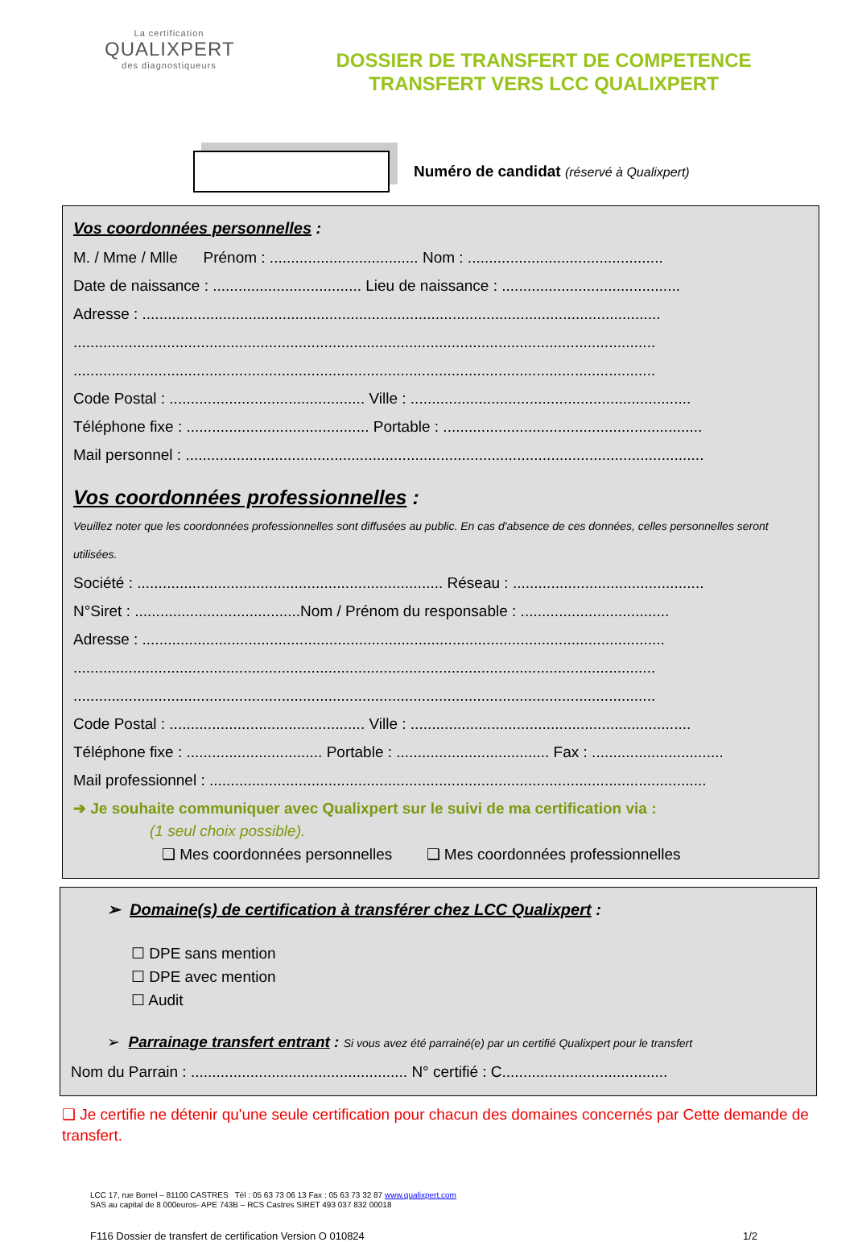La certification
QUALIXPERT
des diagnostiqueurs
DOSSIER DE TRANSFERT DE COMPETENCE
TRANSFERT VERS LCC QUALIXPERT
Numéro de candidat (réservé à Qualixpert)
Vos coordonnées personnelles :
M. / Mme / Mlle Prénom : ................................... Nom : ..............................................
Date de naissance : ................................... Lieu de naissance : ..........................................
Adresse : ..........................................................................................................................
.........................................................................................................................................
.........................................................................................................................................
Code Postal : .............................................. Ville : ..................................................................
Téléphone fixe : ........................................... Portable : .............................................................
Mail personnel : ..........................................................................................................................
Vos coordonnées professionnelles :
Veuillez noter que les coordonnées professionnelles sont diffusées au public. En cas d'absence de ces données, celles personnelles seront utilisées.
Société : ........................................................................ Réseau : .............................................
N°Siret : .......................................Nom / Prénom du responsable : ...................................
Adresse : ...........................................................................................................................
.........................................................................................................................................
.........................................................................................................................................
Code Postal : .............................................. Ville : ..................................................................
Téléphone fixe : ................................ Portable : .................................... Fax : ...............................
Mail professionnel : .....................................................................................................................
➔ Je souhaite communiquer avec Qualixpert sur le suivi de ma certification via :
(1 seul choix possible).
❑ Mes coordonnées personnelles ❑ Mes coordonnées professionnelles
➢ Domaine(s) de certification à transférer chez LCC Qualixpert :
☐ DPE sans mention
☐ DPE avec mention
☐ Audit
➢ Parrainage transfert entrant : Si vous avez été parrainé(e) par un certifié Qualixpert pour le transfert
Nom du Parrain : ................................................... N° certifié : C.......................................
❑ Je certifie ne détenir qu'une seule certification pour chacun des domaines concernés par Cette demande de transfert.
LCC 17, rue Borrel – 81100 CASTRES Tèl : 05 63 73 06 13 Fax : 05 63 73 32 87 www.qualixpert.com
SAS au capital de 8 000euros- APE 743B – RCS Castres SIRET 493 037 832 00018
F116 Dossier de transfert de certification Version O 010824 1/2